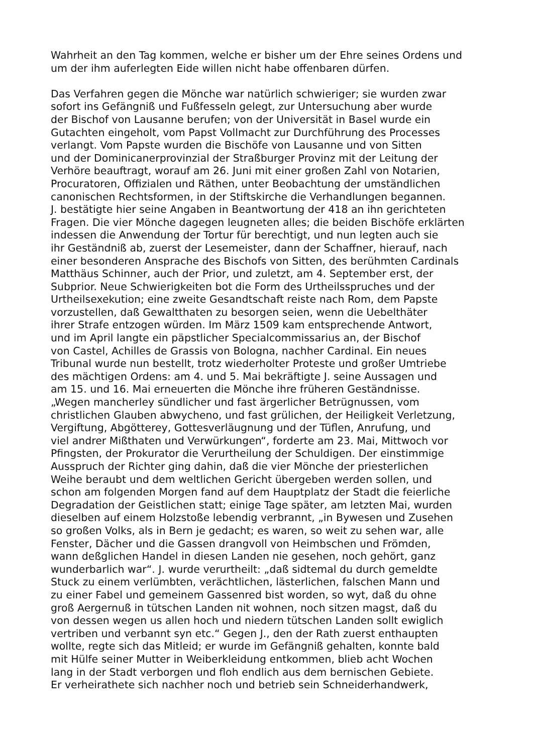Wahrheit an den Tag kommen, welche er bisher um der Ehre seines Ordens und
um der ihm auferlegten Eide willen nicht habe offenbaren dürfen.
Das Verfahren gegen die Mönche war natürlich schwieriger; sie wurden zwar
sofort ins Gefängniß und Fußfesseln gelegt, zur Untersuchung aber wurde
der Bischof von Lausanne berufen; von der Universität in Basel wurde ein
Gutachten eingeholt, vom Papst Vollmacht zur Durchführung des Processes
verlangt. Vom Papste wurden die Bischöfe von Lausanne und von Sitten
und der Dominicanerprovinzial der Straßburger Provinz mit der Leitung der
Verhöre beauftragt, worauf am 26. Juni mit einer großen Zahl von Notarien,
Procuratoren, Offizialen und Räthen, unter Beobachtung der umständlichen
canonischen Rechtsformen, in der Stiftskirche die Verhandlungen begannen.
J. bestätigte hier seine Angaben in Beantwortung der 418 an ihn gerichteten
Fragen. Die vier Mönche dagegen leugneten alles; die beiden Bischöfe erklärten
indessen die Anwendung der Tortur für berechtigt, und nun legten auch sie
ihr Geständniß ab, zuerst der Lesemeister, dann der Schaffner, hierauf, nach
einer besonderen Ansprache des Bischofs von Sitten, des berühmten Cardinals
Matthäus Schinner, auch der Prior, und zuletzt, am 4. September erst, der
Subprior. Neue Schwierigkeiten bot die Form des Urtheilsspruches und der
Urtheilsexekution; eine zweite Gesandtschaft reiste nach Rom, dem Papste
vorzustellen, daß Gewaltthaten zu besorgen seien, wenn die Uebelthäter
ihrer Strafe entzogen würden. Im März 1509 kam entsprechende Antwort,
und im April langte ein päpstlicher Specialcommissarius an, der Bischof
von Castel, Achilles de Grassis von Bologna, nachher Cardinal. Ein neues
Tribunal wurde nun bestellt, trotz wiederholter Proteste und großer Umtriebe
des mächtigen Ordens: am 4. und 5. Mai bekräftigte J. seine Aussagen und
am 15. und 16. Mai erneuerten die Mönche ihre früheren Geständnisse.
„Wegen mancherley sündlicher und fast ärgerlicher Betrügnussen, vom
christlichen Glauben abwycheno, und fast grülichen, der Heiligkeit Verletzung,
Vergiftung, Abgötterey, Gottesverläugnung und der Tüflen, Anrufung, und
viel andrer Mißthaten und Verwürkungen“, forderte am 23. Mai, Mittwoch vor
Pfingsten, der Prokurator die Verurtheilung der Schuldigen. Der einstimmige
Ausspruch der Richter ging dahin, daß die vier Mönche der priesterlichen
Weihe beraubt und dem weltlichen Gericht übergeben werden sollen, und
schon am folgenden Morgen fand auf dem Hauptplatz der Stadt die feierliche
Degradation der Geistlichen statt; einige Tage später, am letzten Mai, wurden
dieselben auf einem Holzstoße lebendig verbrannt, „in Bywesen und Zusehen
so großen Volks, als in Bern je gedacht; es waren, so weit zu sehen war, alle
Fenster, Dächer und die Gassen drangvoll von Heimbschen und Frömden,
wann deßglichen Handel in diesen Landen nie gesehen, noch gehört, ganz
wunderbarlich war“. J. wurde verurtheilt: „daß sidtemal du durch gemeldte
Stuck zu einem verlümbten, verächtlichen, lästerlichen, falschen Mann und
zu einer Fabel und gemeinem Gassenred bist worden, so wyt, daß du ohne
groß Aergernuß in tütschen Landen nit wohnen, noch sitzen magst, daß du
von dessen wegen us allen hoch und niedern tütschen Landen sollt ewiglich
vertriben und verbannt syn etc.“ Gegen J., den der Rath zuerst enthaupten
wollte, regte sich das Mitleid; er wurde im Gefängniß gehalten, konnte bald
mit Hülfe seiner Mutter in Weiberkleidung entkommen, blieb acht Wochen
lang in der Stadt verborgen und floh endlich aus dem bernischen Gebiete.
Er verheirathete sich nachher noch und betrieb sein Schneiderhandwerk,